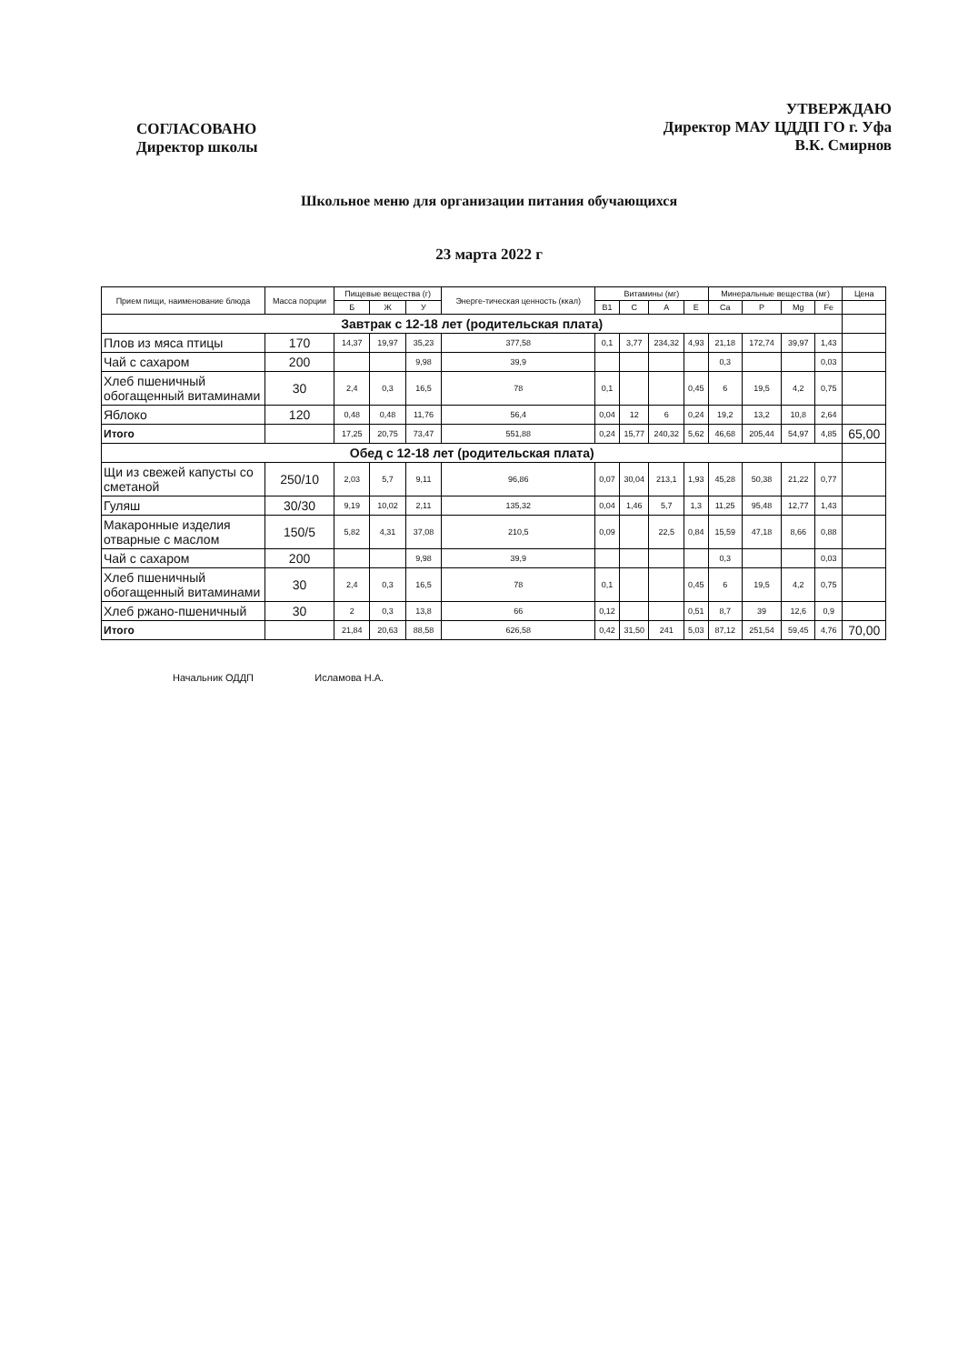СОГЛАСОВАНО
Директор школы
УТВЕРЖДАЮ
Директор МАУ ЦДДП ГО г. Уфа
В.К. Смирнов
Школьное меню для организации питания обучающихся
23 марта 2022 г
| Прием пищи, наименование блюда | Масса порции | Пищевые вещества (г) | | | Энерге-тическая ценность (ккал) | Витамины (мг) | | | | Минеральные вещества (мг) | | | | Цена |
| --- | --- | --- | --- | --- | --- | --- | --- | --- | --- | --- | --- | --- | --- | --- |
| | | Б | Ж | У | | В1 | С | А | Е | Ca | P | Mg | Fe | |
| Завтрак с 12-18 лет (родительская плата) | | | | | | | | | | | | | | |
| Плов из мяса птицы | 170 | 14,37 | 19,97 | 35,23 | 377,58 | 0,1 | 3,77 | 234,32 | 4,93 | 21,18 | 172,74 | 39,97 | 1,43 | |
| Чай с сахаром | 200 | | | 9,98 | 39,9 | | | | | 0,3 | | | 0,03 | |
| Хлеб пшеничный обогащенный витаминами | 30 | 2,4 | 0,3 | 16,5 | 78 | 0,1 | | | 0,45 | 6 | 19,5 | 4,2 | 0,75 | |
| Яблоко | 120 | 0,48 | 0,48 | 11,76 | 56,4 | 0,04 | 12 | 6 | 0,24 | 19,2 | 13,2 | 10,8 | 2,64 | |
| Итого | | 17,25 | 20,75 | 73,47 | 551,88 | 0,24 | 15,77 | 240,32 | 5,62 | 46,68 | 205,44 | 54,97 | 4,85 | 65,00 |
| Обед с 12-18 лет (родительская плата) | | | | | | | | | | | | | | |
| Щи из свежей капусты со сметаной | 250/10 | 2,03 | 5,7 | 9,11 | 96,86 | 0,07 | 30,04 | 213,1 | 1,93 | 45,28 | 50,38 | 21,22 | 0,77 | |
| Гуляш | 30/30 | 9,19 | 10,02 | 2,11 | 135,32 | 0,04 | 1,46 | 5,7 | 1,3 | 11,25 | 95,48 | 12,77 | 1,43 | |
| Макаронные изделия отварные с маслом | 150/5 | 5,82 | 4,31 | 37,08 | 210,5 | 0,09 | | 22,5 | 0,84 | 15,59 | 47,18 | 8,66 | 0,88 | |
| Чай с сахаром | 200 | | | 9,98 | 39,9 | | | | | 0,3 | | | 0,03 | |
| Хлеб пшеничный обогащенный витаминами | 30 | 2,4 | 0,3 | 16,5 | 78 | 0,1 | | | 0,45 | 6 | 19,5 | 4,2 | 0,75 | |
| Хлеб ржано-пшеничный | 30 | 2 | 0,3 | 13,8 | 66 | 0,12 | | | 0,51 | 8,7 | 39 | 12,6 | 0,9 | |
| Итого | | 21,84 | 20,63 | 88,58 | 626,58 | 0,42 | 31,50 | 241 | 5,03 | 87,12 | 251,54 | 59,45 | 4,76 | 70,00 |
Начальник ОДДП Исламова Н.А.